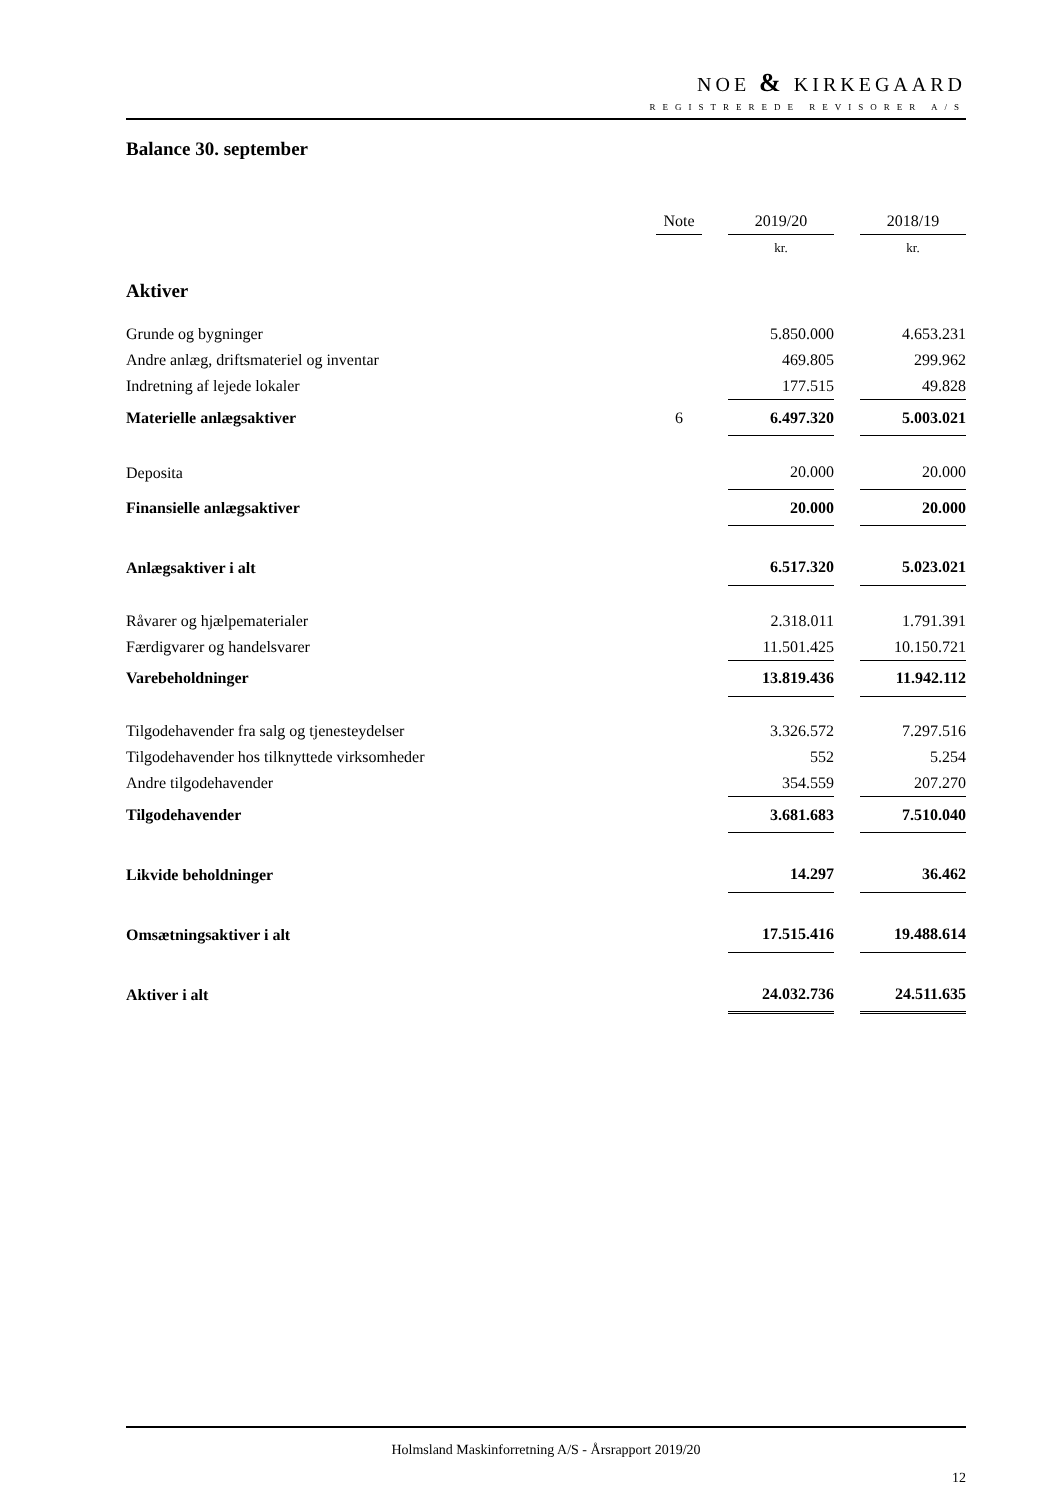NOE & KIRKEGAARD
REGISTREREDE REVISORER A/S
Balance 30. september
| | Note | | 2019/20 | | 2018/19 |
| --- | --- | --- | --- | --- | --- |
| | | | kr. | | kr. |
| Aktiver | | | | | |
| Grunde og bygninger | | | 5.850.000 | | 4.653.231 |
| Andre anlæg, driftsmateriel og inventar | | | 469.805 | | 299.962 |
| Indretning af lejede lokaler | | | 177.515 | | 49.828 |
| Materielle anlægsaktiver | 6 | | 6.497.320 | | 5.003.021 |
| Deposita | | | 20.000 | | 20.000 |
| Finansielle anlægsaktiver | | | 20.000 | | 20.000 |
| Anlægsaktiver i alt | | | 6.517.320 | | 5.023.021 |
| Råvarer og hjælpematerialer | | | 2.318.011 | | 1.791.391 |
| Færdigvarer og handelsvarer | | | 11.501.425 | | 10.150.721 |
| Varebeholdninger | | | 13.819.436 | | 11.942.112 |
| Tilgodehavender fra salg og tjenesteydelser | | | 3.326.572 | | 7.297.516 |
| Tilgodehavender hos tilknyttede virksomheder | | | 552 | | 5.254 |
| Andre tilgodehavender | | | 354.559 | | 207.270 |
| Tilgodehavender | | | 3.681.683 | | 7.510.040 |
| Likvide beholdninger | | | 14.297 | | 36.462 |
| Omsætningsaktiver i alt | | | 17.515.416 | | 19.488.614 |
| Aktiver i alt | | | 24.032.736 | | 24.511.635 |
Holmsland Maskinforretning A/S - Årsrapport 2019/20
12